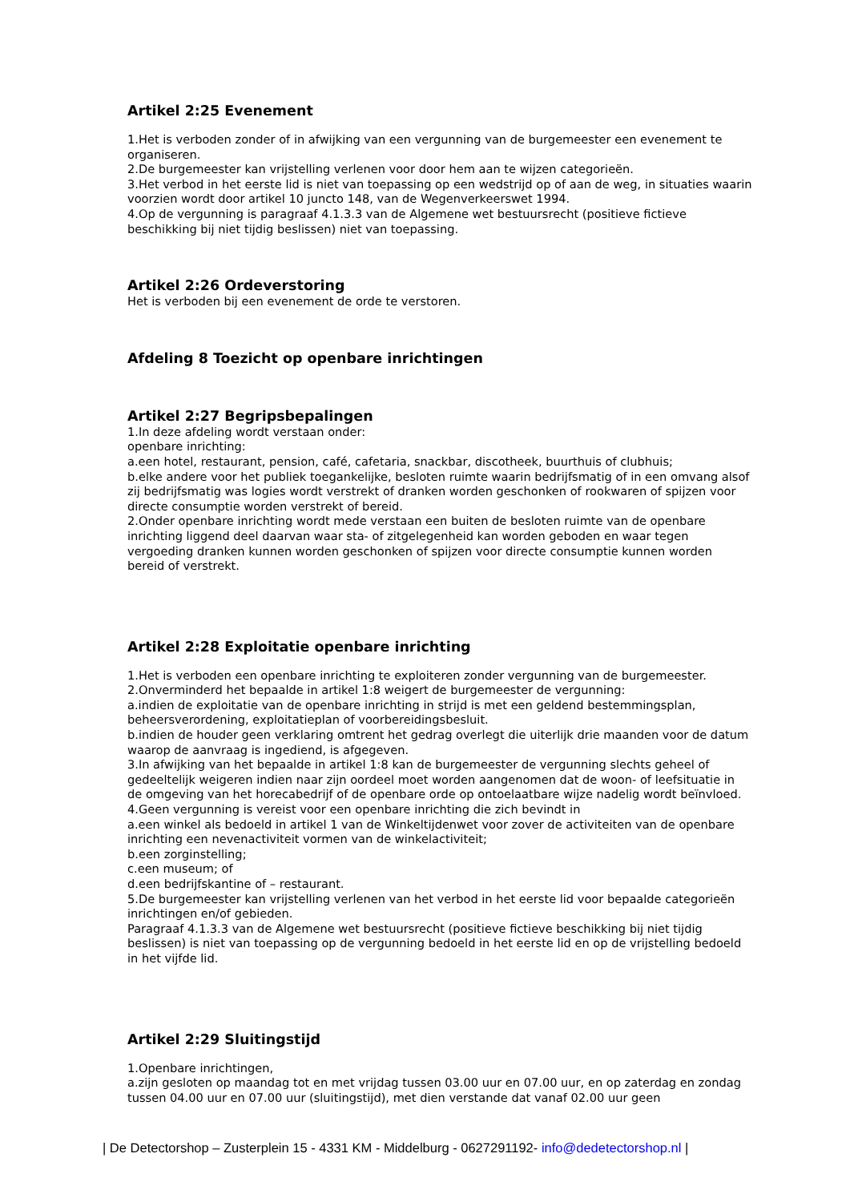Artikel 2:25 Evenement
1.Het is verboden zonder of in afwijking van een vergunning van de burgemeester een evenement te organiseren.
2.De burgemeester kan vrijstelling verlenen voor door hem aan te wijzen categorieën.
3.Het verbod in het eerste lid is niet van toepassing op een wedstrijd op of aan de weg, in situaties waarin voorzien wordt door artikel 10 juncto 148, van de Wegenverkeerswet 1994.
4.Op de vergunning is paragraaf 4.1.3.3 van de Algemene wet bestuursrecht (positieve fictieve beschikking bij niet tijdig beslissen) niet van toepassing.
Artikel 2:26 Ordeverstoring
Het is verboden bij een evenement de orde te verstoren.
Afdeling 8 Toezicht op openbare inrichtingen
Artikel 2:27 Begripsbepalingen
1.In deze afdeling wordt verstaan onder:
openbare inrichting:
a.een hotel, restaurant, pension, café, cafetaria, snackbar, discotheek, buurthuis of clubhuis;
b.elke andere voor het publiek toegankelijke, besloten ruimte waarin bedrijfsmatig of in een omvang alsof zij bedrijfsmatig was logies wordt verstrekt of dranken worden geschonken of rookwaren of spijzen voor directe consumptie worden verstrekt of bereid.
2.Onder openbare inrichting wordt mede verstaan een buiten de besloten ruimte van de openbare inrichting liggend deel daarvan waar sta- of zitgelegenheid kan worden geboden en waar tegen vergoeding dranken kunnen worden geschonken of spijzen voor directe consumptie kunnen worden bereid of verstrekt.
Artikel 2:28 Exploitatie openbare inrichting
1.Het is verboden een openbare inrichting te exploiteren zonder vergunning van de burgemeester.
2.Onverminderd het bepaalde in artikel 1:8 weigert de burgemeester de vergunning:
a.indien de exploitatie van de openbare inrichting in strijd is met een geldend bestemmingsplan, beheersverordening, exploitatieplan of voorbereidingsbesluit.
b.indien de houder geen verklaring omtrent het gedrag overlegt die uiterlijk drie maanden voor de datum waarop de aanvraag is ingediend, is afgegeven.
3.In afwijking van het bepaalde in artikel 1:8 kan de burgemeester de vergunning slechts geheel of gedeeltelijk weigeren indien naar zijn oordeel moet worden aangenomen dat de woon- of leefsituatie in de omgeving van het horecabedrijf of de openbare orde op ontoelaatbare wijze nadelig wordt beïnvloed.
4.Geen vergunning is vereist voor een openbare inrichting die zich bevindt in
a.een winkel als bedoeld in artikel 1 van de Winkeltijdenwet voor zover de activiteiten van de openbare inrichting een nevenactiviteit vormen van de winkelactiviteit;
b.een zorginstelling;
c.een museum; of
d.een bedrijfskantine of – restaurant.
5.De burgemeester kan vrijstelling verlenen van het verbod in het eerste lid voor bepaalde categorieën inrichtingen en/of gebieden.
Paragraaf 4.1.3.3 van de Algemene wet bestuursrecht (positieve fictieve beschikking bij niet tijdig beslissen) is niet van toepassing op de vergunning bedoeld in het eerste lid en op de vrijstelling bedoeld in het vijfde lid.
Artikel 2:29 Sluitingstijd
1.Openbare inrichtingen,
a.zijn gesloten op maandag tot en met vrijdag tussen 03.00 uur en 07.00 uur, en op zaterdag en zondag tussen 04.00 uur en 07.00 uur (sluitingstijd), met dien verstande dat vanaf 02.00 uur geen
| De Detectorshop – Zusterplein 15 - 4331 KM - Middelburg - 0627291192- info@dedetectorshop.nl |